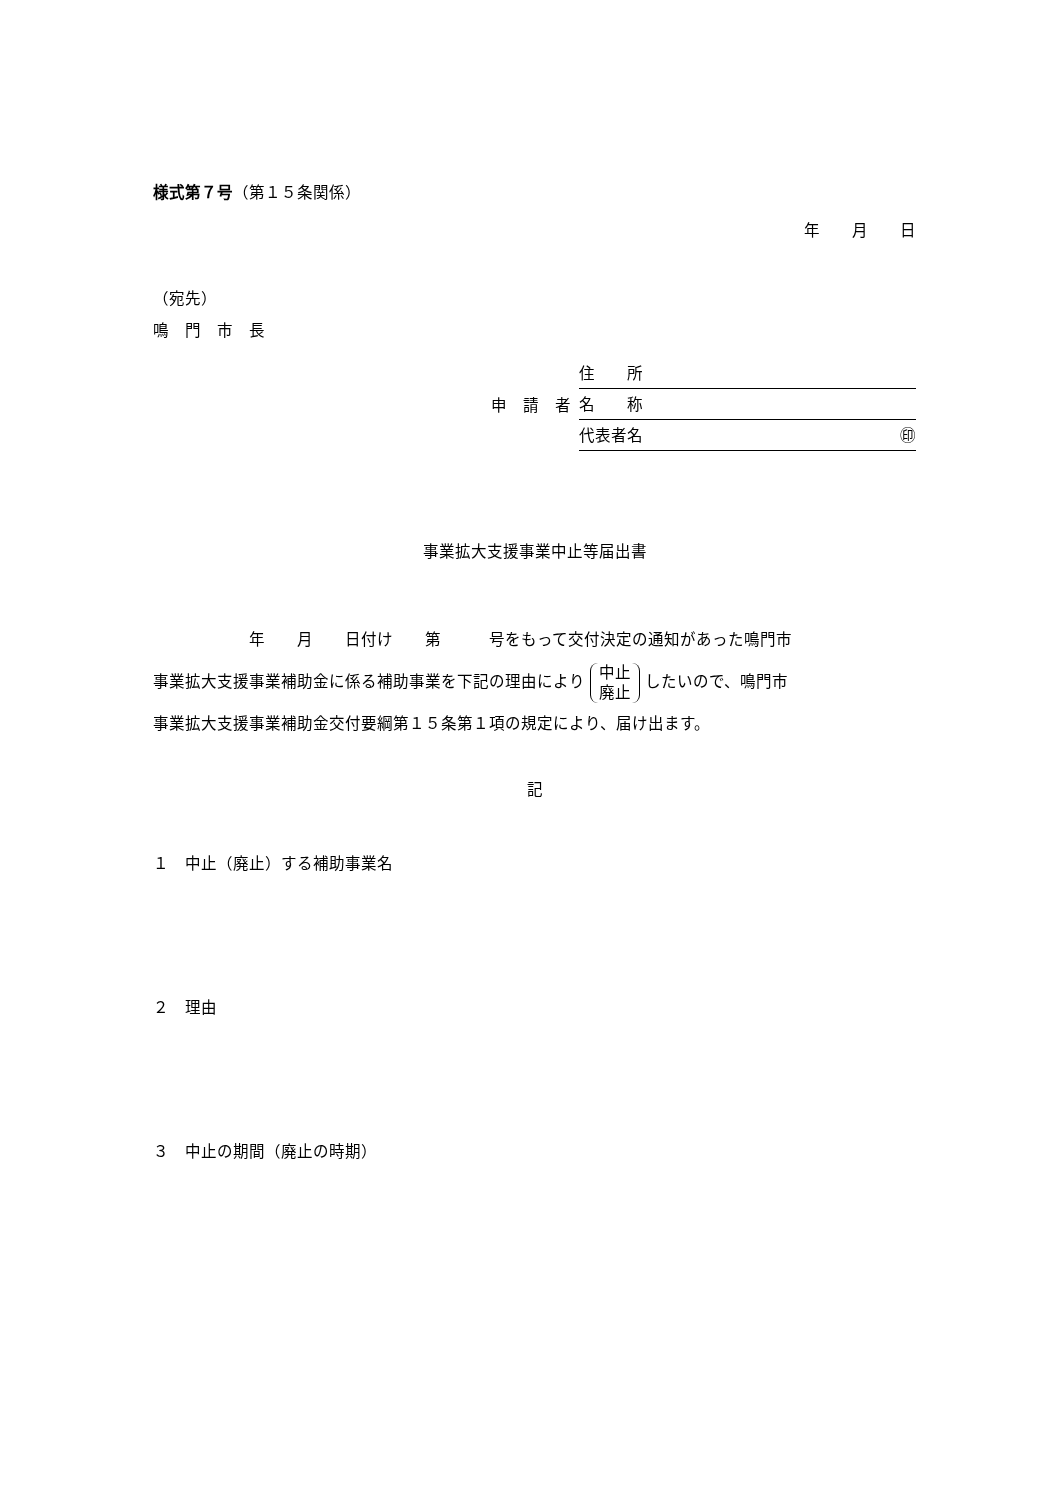様式第７号（第１５条関係）
年　　月　　日
（宛先）
鳴　門　市　長
申　請　者
住　　所
名　　称
代表者名 ㊞
事業拡大支援事業中止等届出書
　　　　　　年　　月　　日付け　　第　　　号をもって交付決定の通知があった鳴門市
事業拡大支援事業補助金に係る補助事業を下記の理由により 中止
廃止 したいので、鳴門市
事業拡大支援事業補助金交付要綱第１５条第１項の規定により、届け出ます。
記
１　中止（廃止）する補助事業名
２　理由
３　中止の期間（廃止の時期）